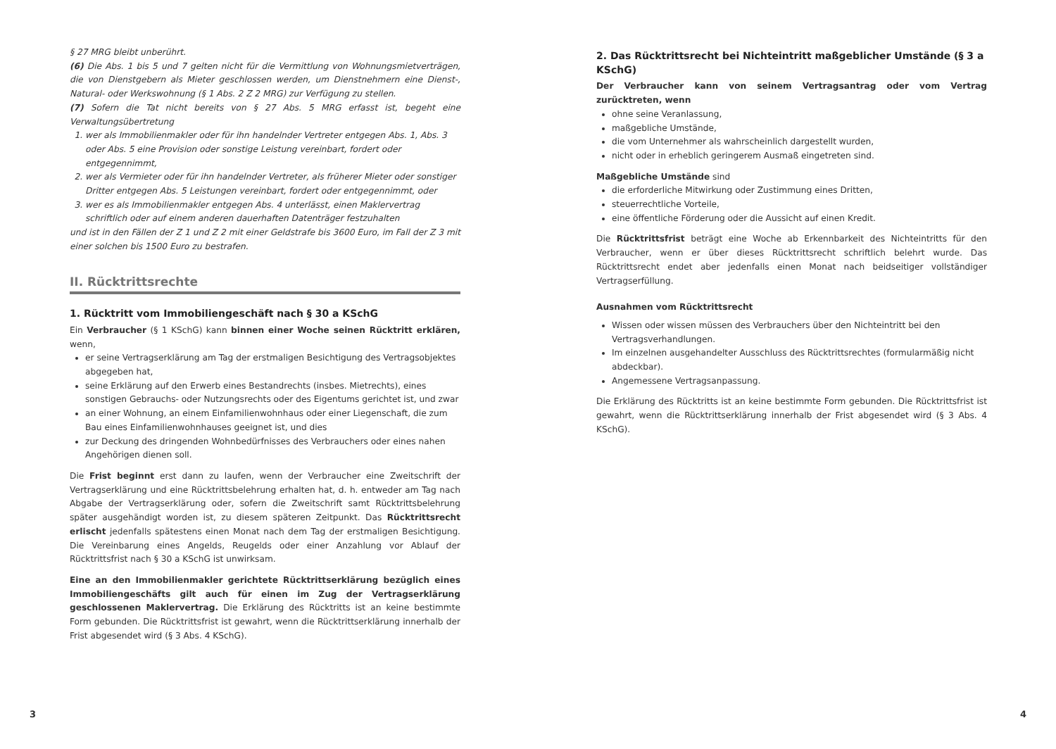§ 27 MRG bleibt unberührt.
(6) Die Abs. 1 bis 5 und 7 gelten nicht für die Vermittlung von Wohnungsmietverträgen, die von Dienstgebern als Mieter geschlossen werden, um Dienstnehmern eine Dienst-, Natural- oder Werkswohnung (§ 1 Abs. 2 Z 2 MRG) zur Verfügung zu stellen.
(7) Sofern die Tat nicht bereits von § 27 Abs. 5 MRG erfasst ist, begeht eine Verwaltungsübertretung
1. wer als Immobilienmakler oder für ihn handelnder Vertreter entgegen Abs. 1, Abs. 3 oder Abs. 5 eine Provision oder sonstige Leistung vereinbart, fordert oder entgegennimmt,
2. wer als Vermieter oder für ihn handelnder Vertreter, als früherer Mieter oder sonstiger Dritter entgegen Abs. 5 Leistungen vereinbart, fordert oder entgegennimmt, oder
3. wer es als Immobilienmakler entgegen Abs. 4 unterlässt, einen Maklervertrag schriftlich oder auf einem anderen dauerhaften Datenträger festzuhalten
und ist in den Fällen der Z 1 und Z 2 mit einer Geldstrafe bis 3600 Euro, im Fall der Z 3 mit einer solchen bis 1500 Euro zu bestrafen.
II. Rücktrittsrechte
1. Rücktritt vom Immobiliengeschäft nach § 30 a KSchG
Ein Verbraucher (§ 1 KSchG) kann binnen einer Woche seinen Rücktritt erklären, wenn,
er seine Vertragserklärung am Tag der erstmaligen Besichtigung des Vertragsobjektes abgegeben hat,
seine Erklärung auf den Erwerb eines Bestandrechts (insbes. Mietrechts), eines sonstigen Gebrauchs- oder Nutzungsrechts oder des Eigentums gerichtet ist, und zwar
an einer Wohnung, an einem Einfamilienwohnhaus oder einer Liegenschaft, die zum Bau eines Einfamilienwohnhauses geeignet ist, und dies
zur Deckung des dringenden Wohnbedürfnisses des Verbrauchers oder eines nahen Angehörigen dienen soll.
Die Frist beginnt erst dann zu laufen, wenn der Verbraucher eine Zweitschrift der Vertragserklärung und eine Rücktrittsbelehrung erhalten hat, d. h. entweder am Tag nach Abgabe der Vertragserklärung oder, sofern die Zweitschrift samt Rücktrittsbelehrung später ausgehändigt worden ist, zu diesem späteren Zeitpunkt. Das Rücktrittsrecht erlischt jedenfalls spätestens einen Monat nach dem Tag der erstmaligen Besichtigung. Die Vereinbarung eines Angelds, Reugelds oder einer Anzahlung vor Ablauf der Rücktrittsfrist nach § 30 a KSchG ist unwirksam.
Eine an den Immobilienmakler gerichtete Rücktrittserklärung bezüglich eines Immobiliengeschäfts gilt auch für einen im Zug der Vertragserklärung geschlossenen Maklervertrag. Die Erklärung des Rücktritts ist an keine bestimmte Form gebunden. Die Rücktrittsfrist ist gewahrt, wenn die Rücktrittserklärung innerhalb der Frist abgesendet wird (§ 3 Abs. 4 KSchG).
2. Das Rücktrittsrecht bei Nichteintritt maßgeblicher Umstände (§ 3 a KSchG)
Der Verbraucher kann von seinem Vertragsantrag oder vom Vertrag zurücktreten, wenn
ohne seine Veranlassung,
maßgebliche Umstände,
die vom Unternehmer als wahrscheinlich dargestellt wurden,
nicht oder in erheblich geringerem Ausmaß eingetreten sind.
Maßgebliche Umstände sind
die erforderliche Mitwirkung oder Zustimmung eines Dritten,
steuerrechtliche Vorteile,
eine öffentliche Förderung oder die Aussicht auf einen Kredit.
Die Rücktrittsfrist beträgt eine Woche ab Erkennbarkeit des Nichteintritts für den Verbraucher, wenn er über dieses Rücktrittsrecht schriftlich belehrt wurde. Das Rücktrittsrecht endet aber jedenfalls einen Monat nach beidseitiger vollständiger Vertragserfüllung.
Ausnahmen vom Rücktrittsrecht
Wissen oder wissen müssen des Verbrauchers über den Nichteintritt bei den Vertragsverhandlungen.
Im einzelnen ausgehandelter Ausschluss des Rücktrittsrechtes (formularmäßig nicht abdeckbar).
Angemessene Vertragsanpassung.
Die Erklärung des Rücktritts ist an keine bestimmte Form gebunden. Die Rücktrittsfrist ist gewahrt, wenn die Rücktrittserklärung innerhalb der Frist abgesendet wird (§ 3 Abs. 4 KSchG).
3 4